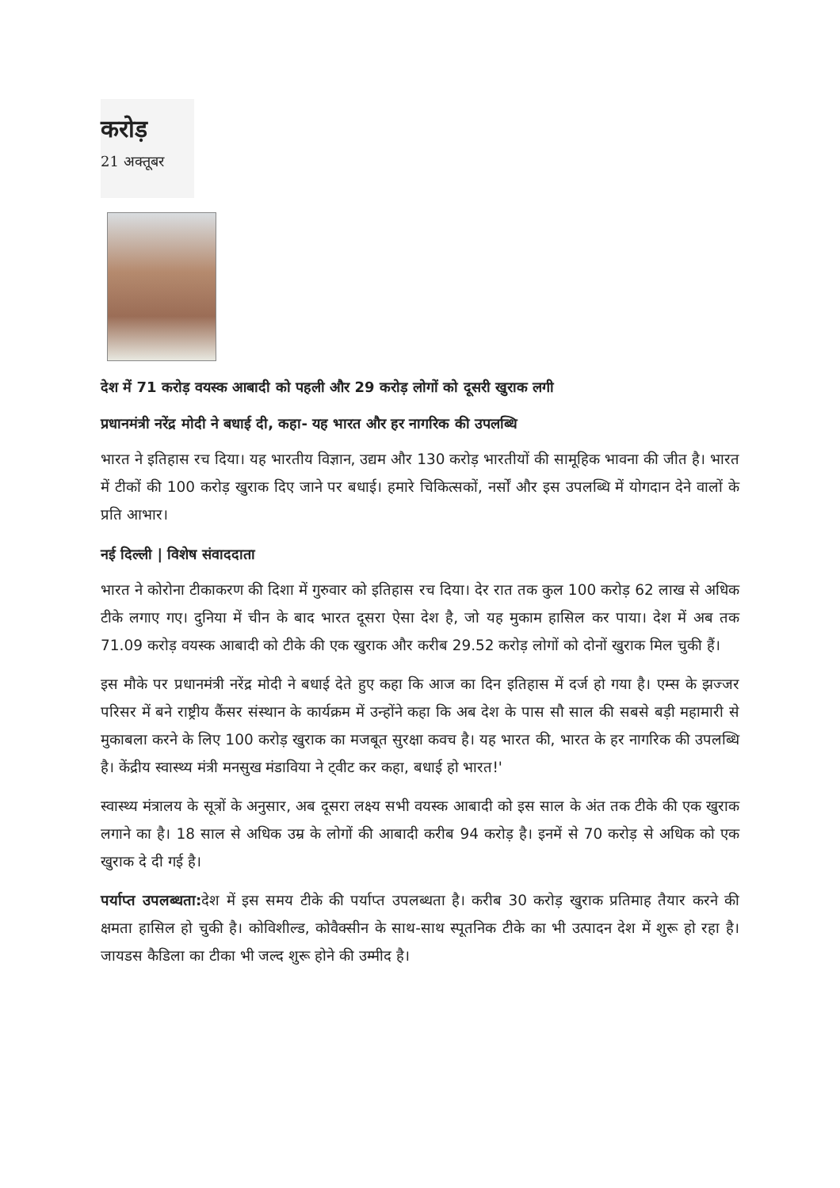करोड़
21 अक्तूबर
देश में 71 करोड़ वयस्क आबादी को पहली और 29 करोड़ लोगों को दूसरी खुराक लगी
प्रधानमंत्री नरेंद्र मोदी ने बधाई दी, कहा- यह भारत और हर नागरिक की उपलब्धि
भारत ने इतिहास रच दिया। यह भारतीय विज्ञान, उद्यम और 130 करोड़ भारतीयों की सामूहिक भावना की जीत है। भारत में टीकों की 100 करोड़ खुराक दिए जाने पर बधाई। हमारे चिकित्सकों, नर्सों और इस उपलब्धि में योगदान देने वालों के प्रति आभार।
नई दिल्ली | विशेष संवाददाता
भारत ने कोरोना टीकाकरण की दिशा में गुरुवार को इतिहास रच दिया। देर रात तक कुल 100 करोड़ 62 लाख से अधिक टीके लगाए गए। दुनिया में चीन के बाद भारत दूसरा ऐसा देश है, जो यह मुकाम हासिल कर पाया। देश में अब तक 71.09 करोड़ वयस्क आबादी को टीके की एक खुराक और करीब 29.52 करोड़ लोगों को दोनों खुराक मिल चुकी हैं।
इस मौके पर प्रधानमंत्री नरेंद्र मोदी ने बधाई देते हुए कहा कि आज का दिन इतिहास में दर्ज हो गया है। एम्स के झज्जर परिसर में बने राष्ट्रीय कैंसर संस्थान के कार्यक्रम में उन्होंने कहा कि अब देश के पास सौ साल की सबसे बड़ी महामारी से मुकाबला करने के लिए 100 करोड़ खुराक का मजबूत सुरक्षा कवच है। यह भारत की, भारत के हर नागरिक की उपलब्धि है। केंद्रीय स्वास्थ्य मंत्री मनसुख मंडाविया ने ट्वीट कर कहा, बधाई हो भारत!'
स्वास्थ्य मंत्रालय के सूत्रों के अनुसार, अब दूसरा लक्ष्य सभी वयस्क आबादी को इस साल के अंत तक टीके की एक खुराक लगाने का है। 18 साल से अधिक उम्र के लोगों की आबादी करीब 94 करोड़ है। इनमें से 70 करोड़ से अधिक को एक खुराक दे दी गई है।
पर्याप्त उपलब्धता: देश में इस समय टीके की पर्याप्त उपलब्धता है। करीब 30 करोड़ खुराक प्रतिमाह तैयार करने की क्षमता हासिल हो चुकी है। कोविशील्ड, कोवैक्सीन के साथ-साथ स्पूतनिक टीके का भी उत्पादन देश में शुरू हो रहा है। जायडस कैडिला का टीका भी जल्द शुरू होने की उम्मीद है।